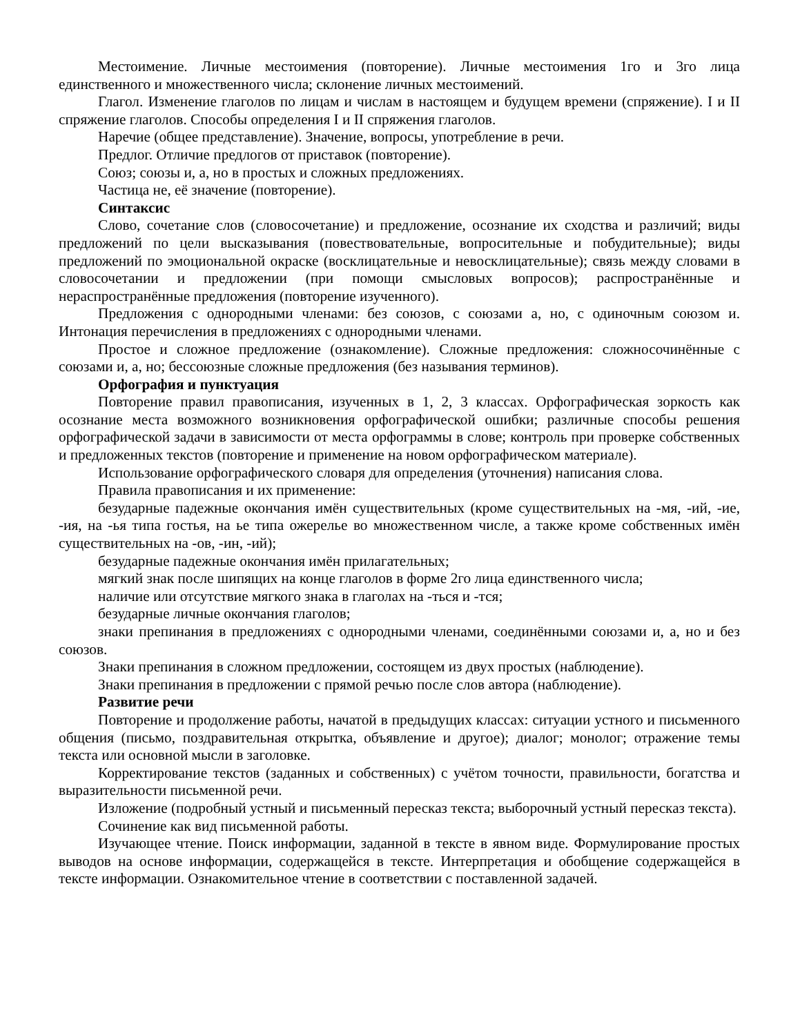Местоимение. Личные местоимения (повторение). Личные местоимения 1го и 3го лица единственного и множественного числа; склонение личных местоимений.
Глагол. Изменение глаголов по лицам и числам в настоящем и будущем времени (спряжение). I и II спряжение глаголов. Способы определения I и II спряжения глаголов.
Наречие (общее представление). Значение, вопросы, употребление в речи.
Предлог. Отличие предлогов от приставок (повторение).
Союз; союзы и, а, но в простых и сложных предложениях.
Частица не, её значение (повторение).
Синтаксис
Слово, сочетание слов (словосочетание) и предложение, осознание их сходства и различий; виды предложений по цели высказывания (повествовательные, вопросительные и побудительные); виды предложений по эмоциональной окраске (восклицательные и невосклицательные); связь между словами в словосочетании и предложении (при помощи смысловых вопросов); распространённые и нераспространённые предложения (повторение изученного).
Предложения с однородными членами: без союзов, с союзами а, но, с одиночным союзом и. Интонация перечисления в предложениях с однородными членами.
Простое и сложное предложение (ознакомление). Сложные предложения: сложносочинённые с союзами и, а, но; бессоюзные сложные предложения (без называния терминов).
Орфография и пунктуация
Повторение правил правописания, изученных в 1, 2, 3 классах. Орфографическая зоркость как осознание места возможного возникновения орфографической ошибки; различные способы решения орфографической задачи в зависимости от места орфограммы в слове; контроль при проверке собственных и предложенных текстов (повторение и применение на новом орфографическом материале).
Использование орфографического словаря для определения (уточнения) написания слова.
Правила правописания и их применение:
безударные падежные окончания имён существительных (кроме существительных на -мя, -ий, -ие, -ия, на -ья типа гостья, на ье типа ожерелье во множественном числе, а также кроме собственных имён существительных на -ов, -ин, -ий);
безударные падежные окончания имён прилагательных;
мягкий знак после шипящих на конце глаголов в форме 2го лица единственного числа;
наличие или отсутствие мягкого знака в глаголах на -ться и -тся;
безударные личные окончания глаголов;
знаки препинания в предложениях с однородными членами, соединёнными союзами и, а, но и без союзов.
Знаки препинания в сложном предложении, состоящем из двух простых (наблюдение).
Знаки препинания в предложении с прямой речью после слов автора (наблюдение).
Развитие речи
Повторение и продолжение работы, начатой в предыдущих классах: ситуации устного и письменного общения (письмо, поздравительная открытка, объявление и другое); диалог; монолог; отражение темы текста или основной мысли в заголовке.
Корректирование текстов (заданных и собственных) с учётом точности, правильности, богатства и выразительности письменной речи.
Изложение (подробный устный и письменный пересказ текста; выборочный устный пересказ текста).
Сочинение как вид письменной работы.
Изучающее чтение. Поиск информации, заданной в тексте в явном виде. Формулирование простых выводов на основе информации, содержащейся в тексте. Интерпретация и обобщение содержащейся в тексте информации. Ознакомительное чтение в соответствии с поставленной задачей.